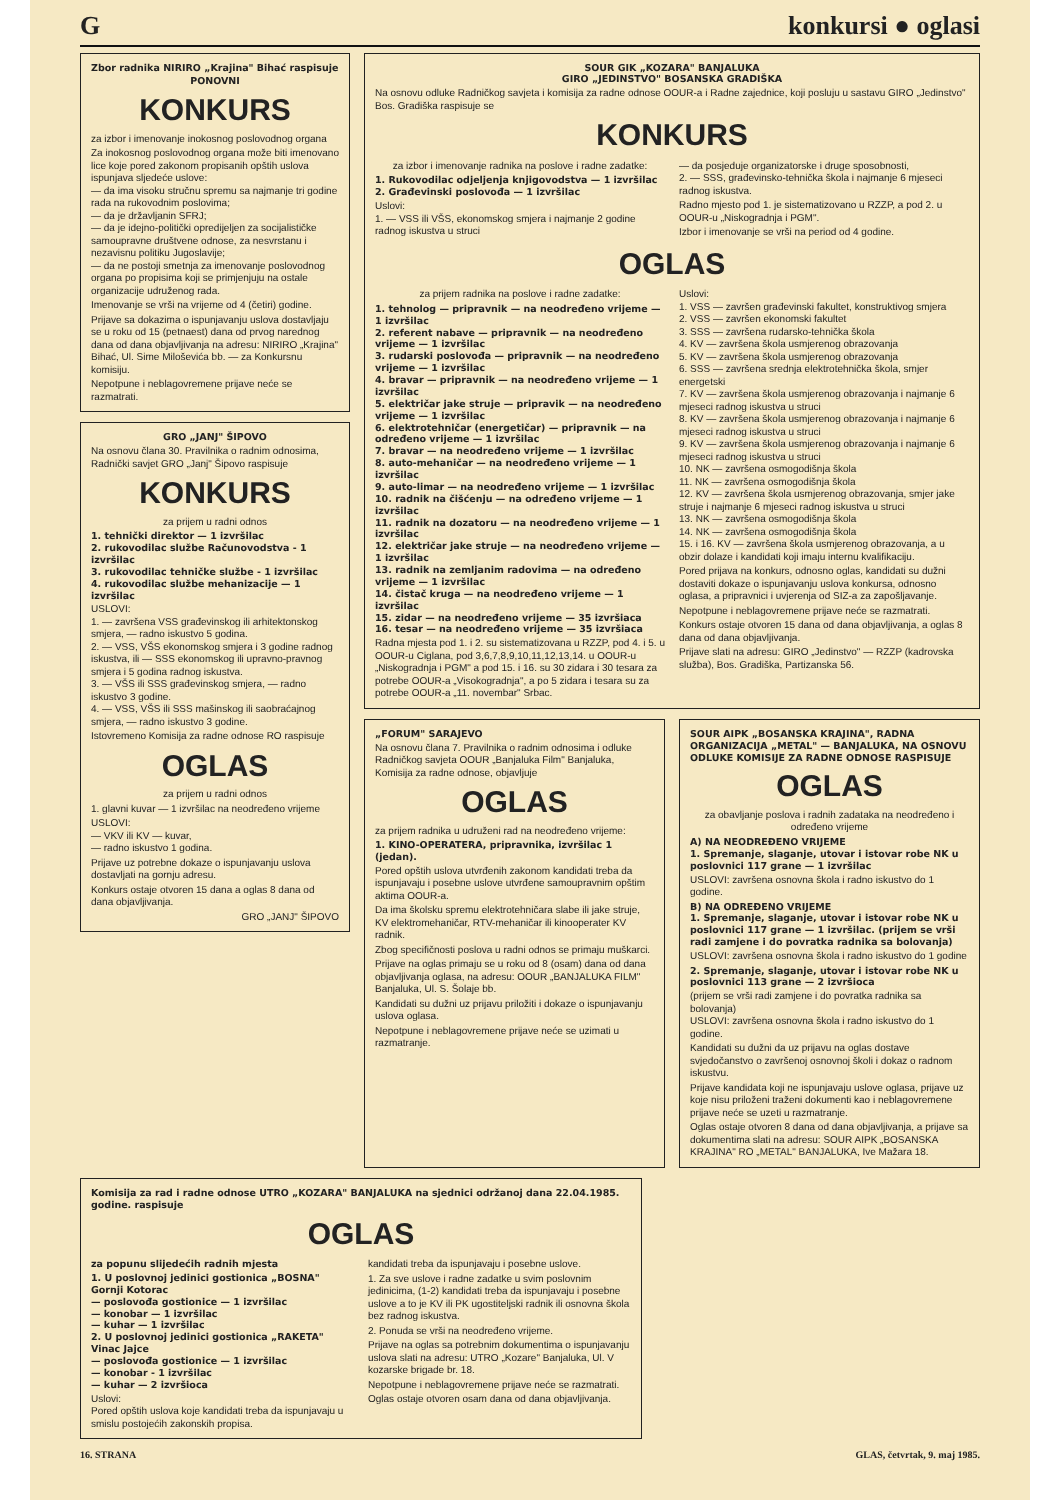Gkonkursi ● oglasi
Zbor radnika NIRIRO „Krajina" Bihać raspisuje
PONOVNI
KONKURS
za izbor i imenovanje inokosnog poslovodnog organa
Za inokosnog poslovodnog organa može biti imenovano lice koje pored zakonom propisanih opštih uslova ispunjava sljedeće uslove:
— da ima visoku stručnu spremu sa najmanje tri godine rada na rukovodnim poslovima;
— da je državljanin SFRJ;
— da je idejno-politički opredijeljen za socijalističke samoupravne društvene odnose, za nesvrstanu i nezavisnu politiku Jugoslavije;
— da ne postoji smetnja za imenovanje poslovodnog organa po propisima koji se primjenjuju na ostale organizacije udruženog rada.
Imenovanje se vrši na vrijeme od 4 (četiri) godine.
Prijave sa dokazima o ispunjavanju uslova dostavljaju se u roku od 15 (petnaest) dana od prvog narednog dana od dana objavljivanja na adresu: NIRIRO „Krajina" Bihać, Ul. Sime Miloševića bb. — za Konkursnu komisiju.
Nepotpune i neblagovremene prijave neće se razmatrati.
GRO „JANJ" ŠIPOVO
Na osnovu člana 30. Pravilnika o radnim odnosima, Radnički savjet GRO „Janj" Šipovo raspisuje
KONKURS
za prijem u radni odnos
1. tehnički direktor — 1 izvršilac
2. rukovodilac službe Računovodstva - 1 izvršilac
3. rukovodilac tehničke službe - 1 izvršilac
4. rukovodilac službe mehanizacije — 1 izvršilac
USLOVI:
1. — završena VSS građevinskog ili arhitektonskog smjera, — radno iskustvo 5 godina.
2. — VSS, VŠS ekonomskog smjera i 3 godine radnog iskustva, ili — SSS ekonomskog ili upravno-pravnog smjera i 5 godina radnog iskustva.
3. — VŠS ili SSS građevinskog smjera, — radno iskustvo 3 godine.
4. — VSS, VŠS ili SSS mašinskog ili saobraćajnog smjera, — radno iskustvo 3 godine.
Istovremeno Komisija za radne odnose RO raspisuje
OGLAS
za prijem u radni odnos
1. glavni kuvar — 1 izvršilac na neodređeno vrijeme
USLOVI:
— VKV ili KV — kuvar,
— radno iskustvo 1 godina.
Prijave uz potrebne dokaze o ispunjavanju uslova dostavljati na gornju adresu.
Konkurs ostaje otvoren 15 dana a oglas 8 dana od dana objavljivanja.
GRO „JANJ" ŠIPOVO
SOUR GIK „KOZARA" BANJALUKA
GIRO „JEDINSTVO" BOSANSKA GRADIŠKA
Na osnovu odluke Radničkog savjeta i komisija za radne odnose OOUR-a i Radne zajednice, koji posluju u sastavu GIRO „Jedinstvo" Bos. Gradiška raspisuje se
KONKURS
za izbor i imenovanje radnika na poslove i radne zadatke:
1. Rukovodilac odjeljenja knjigovodstva — 1 izvršilac
2. Građevinski poslovođa — 1 izvršilac
Uslovi:
1. — VSS ili VŠS, ekonomskog smjera i najmanje 2 godine radnog iskustva u struci
— da posjeduje organizatorske i druge sposobnosti,
2. — SSS, građevinsko-tehnička škola i najmanje 6 mjeseci radnog iskustva.
Radno mjesto pod 1. je sistematizovano u RZZP, a pod 2. u OOUR-u „Niskogradnja i PGM".
Izbor i imenovanje se vrši na period od 4 godine.
OGLAS
za prijem radnika na poslove i radne zadatke:
1. tehnolog — pripravnik — na neodređeno vrijeme — 1 izvršilac
2. referent nabave — pripravnik — na neodređeno vrijeme — 1 izvršilac
3. rudarski poslovođa — pripravnik — na neodređeno vrijeme — 1 izvršilac
4. bravar — pripravnik — na neodređeno vrijeme — 1 izvršilac
5. električar jake struje — pripravik — na neodređeno vrijeme — 1 izvršilac
6. elektrotehničar (energetičar) — pripravnik — na određeno vrijeme — 1 izvršilac
7. bravar — na neodređeno vrijeme — 1 izvršilac
8. auto-mehaničar — na neodređeno vrijeme — 1 izvršilac
9. auto-limar — na neodređeno vrijeme — 1 izvršilac
10. radnik na čišćenju — na određeno vrijeme — 1 izvršilac
11. radnik na dozatoru — na neodređeno vrijeme — 1 izvršilac
12. električar jake struje — na neodređeno vrijeme — 1 izvršilac
13. radnik na zemljanim radovima — na određeno vrijeme — 1 izvršilac
14. čistač kruga — na neodređeno vrijeme — 1 izvršilac
15. zidar — na neodređeno vrijeme — 35 izvršiaca
16. tesar — na neodređeno vrijeme — 35 izvršiaca
Radna mjesta pod 1. i 2. su sistematizovana u RZZP, pod 4. i 5. u OOUR-u Ciglana, pod 3,6,7,8,9,10,11,12,13,14. u OOUR-u „Niskogradnja i PGM" a pod 15. i 16. su 30 zidara i 30 tesara za potrebe OOUR-a „Visokogradnja", a po 5 zidara i tesara su za potrebe OOUR-a „11. novembar" Srbac.
Uslovi:
1. VSS — završen građevinski fakultet, konstruktivog smjera
2. VSS — završen ekonomski fakultet
3. SSS — završena rudarsko-tehnička škola
4. KV — završena škola usmjerenog obrazovanja
5. KV — završena škola usmjerenog obrazovanja
6. SSS — završena srednja elektrotehnička škola, smjer energetski
7. KV — završena škola usmjerenog obrazovanja i najmanje 6 mjeseci radnog iskustva u struci
8. KV — završena škola usmjerenog obrazovanja i najmanje 6 mjeseci radnog iskustva u struci
9. KV — završena škola usmjerenog obrazovanja i najmanje 6 mjeseci radnog iskustva u struci
10. NK — završena osmogodišnja škola
11. NK — završena osmogodišnja škola
12. KV — završena škola usmjerenog obrazovanja, smjer jake struje i najmanje 6 mjeseci radnog iskustva u struci
13. NK — završena osmogodišnja škola
14. NK — završena osmogodišnja škola
15. i 16. KV — završena škola usmjerenog obrazovanja, a u obzir dolaze i kandidati koji imaju internu kvalifikaciju.
Pored prijava na konkurs, odnosno oglas, kandidati su dužni dostaviti dokaze o ispunjavanju uslova konkursa, odnosno oglasa, a pripravnici i uvjerenja od SIZ-a za zapošljavanje.
Nepotpune i neblagovremene prijave neće se razmatrati.
Konkurs ostaje otvoren 15 dana od dana objavljivanja, a oglas 8 dana od dana objavljivanja.
Prijave slati na adresu: GIRO „Jedinstvo" — RZZP (kadrovska služba), Bos. Gradiška, Partizanska 56.
„FORUM" SARAJEVO
Na osnovu člana 7. Pravilnika o radnim odnosima i odluke Radničkog savjeta OOUR „Banjaluka Film" Banjaluka, Komisija za radne odnose, objavljuje
OGLAS
za prijem radnika u udruženi rad na neodređeno vrijeme:
1. KINO-OPERATERA, pripravnika, izvršilac 1 (jedan).
Pored opštih uslova utvrđenih zakonom kandidati treba da ispunjavaju i posebne uslove utvrđene samoupravnim opštim aktima OOUR-a.
Da ima školsku spremu elektrotehničara slabe ili jake struje, KV elektromehaničar, RTV-mehaničar ili kinooperater KV radnik.
Zbog specifičnosti poslova u radni odnos se primaju muškarci.
Prijave na oglas primaju se u roku od 8 (osam) dana od dana objavljivanja oglasa, na adresu: OOUR „BANJALUKA FILM" Banjaluka, Ul. S. Šolaje bb.
Kandidati su dužni uz prijavu priložiti i dokaze o ispunjavanju uslova oglasa.
Nepotpune i neblagovremene prijave neće se uzimati u razmatranje.
SOUR AIPK „BOSANSKA KRAJINA", RADNA ORGANIZACIJA „METAL" — BANJALUKA, NA OSNOVU ODLUKE KOMISIJE ZA RADNE ODNOSE RASPISUJE
OGLAS
za obavljanje poslova i radnih zadataka na neodređeno i određeno vrijeme
A) NA NEODREĐENO VRIJEME
1. Spremanje, slaganje, utovar i istovar robe NK u poslovnici 117 grane — 1 izvršilac
USLOVI: završena osnovna škola i radno iskustvo do 1 godine.
B) NA ODREĐENO VRIJEME
1. Spremanje, slaganje, utovar i istovar robe NK u poslovnici 117 grane — 1 izvršilac. (prijem se vrši radi zamjene i do povratka radnika sa bolovanja)
USLOVI: završena osnovna škola i radno iskustvo do 1 godine
2. Spremanje, slaganje, utovar i istovar robe NK u poslovnici 113 grane — 2 izvršioca
(prijem se vrši radi zamjene i do povratka radnika sa bolovanja)
USLOVI: završena osnovna škola i radno iskustvo do 1 godine.
Kandidati su dužni da uz prijavu na oglas dostave svjedočanstvo o završenoj osnovnoj školi i dokaz o radnom iskustvu.
Prijave kandidata koji ne ispunjavaju uslove oglasa, prijave uz koje nisu priloženi traženi dokumenti kao i neblagovremene prijave neće se uzeti u razmatranje.
Oglas ostaje otvoren 8 dana od dana objavljivanja, a prijave sa dokumentima slati na adresu: SOUR AIPK „BOSANSKA KRAJINA" RO „METAL" BANJALUKA, Ive Mažara 18.
Komisija za rad i radne odnose UTRO „KOZARA" BANJALUKA na sjednici održanoj dana 22.04.1985. godine. raspisuje
OGLAS
za popunu slijedećih radnih mjesta
1. U poslovnoj jedinici gostionica „BOSNA" Gornji Kotorac
— poslovođa gostionice — 1 izvršilac
— konobar — 1 izvršilac
— kuhar — 1 izvršilac
2. U poslovnoj jedinici gostionica „RAKETA" Vinac Jajce
— poslovođa gostionice — 1 izvršilac
— konobar - 1 izvršilac
— kuhar — 2 izvršioca
Uslovi:
Pored opštih uslova koje kandidati treba da ispunjavaju u smislu postojećih zakonskih propisa.
kandidati treba da ispunjavaju i posebne uslove.
1. Za sve uslove i radne zadatke u svim poslovnim jedinicima, (1-2) kandidati treba da ispunjavaju i posebne uslove a to je KV ili PK ugostiteljski radnik ili osnovna škola bez radnog iskustva.
2. Ponuda se vrši na neodređeno vrijeme.
Prijave na oglas sa potrebnim dokumentima o ispunjavanju uslova slati na adresu: UTRO „Kozare" Banjaluka, Ul. V kozarske brigade br. 18.
Nepotpune i neblagovremene prijave neće se razmatrati.
Oglas ostaje otvoren osam dana od dana objavljivanja.
16. STRANA GLAS, četvrtak, 9. maj 1985.